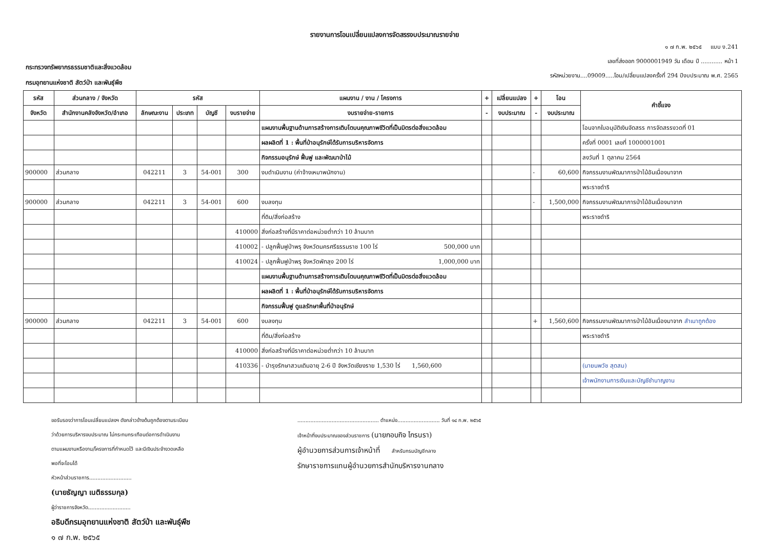รายงานการโอนเปลี่ยนแปลงการจัดสรรงบประมาณรายจ่าย
กระทรวงทรัพยากรธรรมชาติและสิ่งแวดล้อม
กรมอุทยานแห่งชาติ สัตว์ป่า และพันธุ์พืช
๑ ๗ ก.พ. ๒๕๖๕ แบบ ง.241
เลขที่ส่งออก 9000001949 วัน เดือน ปี ............ หน้า 1
รหัสหน่วยงาน....09009.....โอน/เปลี่ยนแปลงครั้งที่ 294 ปีงบประมาณ พ.ศ. 2565
| รหัส | ส่วนกลาง / จังหวัด | รหัส | | | | แผนงาน / งาน / โครงการ | + | เปลี่ยนแปลง | + | โอน | คำชี้แจง |
| --- | --- | --- | --- | --- | --- | --- | --- | --- | --- | --- | --- |
| จังหวัด | สำนักงานคลังจังหวัด/อำเภอ | ลักษณะงาน | ประเภท | บัญชี | งบรายจ่าย | งบรายจ่าย-รายการ | - | งบประมาณ | - | งบประมาณ | |
| | | | | | | แผนงานพื้นฐานด้านการสร้างการเติบโตบนคุณภาพชีวิตที่เป็นมิตรต่อสิ่งแวดล้อม | | | | | โอนจากใบอนุมัติเงินจัดสรร การจัดสรรงวดที่ 01 |
| | | | | | | ผลผลิตที่ 1 : พื้นที่ป่าอนุรักษ์ได้รับการบริหารจัดการ | | | | | ครั้งที่ 0001 เลขที่ 1000001001 |
| | | | | | | กิจกรรมอนุรักษ์ ฟื้นฟู และพัฒนาป่าไม้ | | | | | ลงวันที่ 1 ตุลาคม 2564 |
| 900000 | ส่วนกลาง | 042211 | 3 | 54-001 | 300 | งบดำเนินงาน (ค่าจ้างเหมาพนักงาน) | | | - | 60,600 | กิจกรรมงานพัฒนาการป่าไม้อันเนื่องมาจาก |
| | | | | | | | | | | | พระราชดำริ |
| 900000 | ส่วนกลาง | 042211 | 3 | 54-001 | 600 | งบลงทุน | | | - | 1,500,000 | กิจกรรมงานพัฒนาการป่าไม้อันเนื่องมาจาก |
| | | | | | | ที่ดิน/สิ่งก่อสร้าง | | | | | พระราชดำริ |
| | | | | | 410000 | สิ่งก่อสร้างที่มีราคาต่อหน่วยต่ำกว่า 10 ล้านบาท | | | | | |
| | | | | | 410002 | - ปลูกฟื้นฟูป่าพรุ จังหวัดนครศรีธรรมราช 100 ไร่ 500,000 บาท | | | | | |
| | | | | | 410024 | - ปลูกฟื้นฟูป่าพรุ จังหวัดพัทลุง 200 ไร่ 1,000,000 บาท | | | | | |
| | | | | | | แผนงานพื้นฐานด้านการสร้างการเติบโตบนคุณภาพชีวิตที่เป็นมิตรต่อสิ่งแวดล้อม | | | | | |
| | | | | | | ผลผลิตที่ 1 : พื้นที่ป่าอนุรักษ์ได้รับการบริหารจัดการ | | | | | |
| | | | | | | กิจกรรมฟื้นฟู ดูแลรักษาพื้นที่ป่าอนุรักษ์ | | | | | |
| 900000 | ส่วนกลาง | 042211 | 3 | 54-001 | 600 | งบลงทุน | | | + | 1,560,600 | กิจกรรมงานพัฒนาการป่าไม้อันเนื่องมาจาก สำเนาถูกต้อง |
| | | | | | | ที่ดิน/สิ่งก่อสร้าง | | | | | พระราชดำริ |
| | | | | | 410000 | สิ่งก่อสร้างที่มีราคาต่อหน่วยต่ำกว่า 10 ล้านบาท | | | | | |
| | | | | | 410336 | - บำรุงรักษาสวนเดิมอายุ 2-6 ปี จังหวัดเชียงราย 1,530 ไร่ 1,560,600 | | | | | (นายนพวัช สุดสม) |
| | | | | | | | | | | | เจ้าพนักงานการเงินและบัญชีชำนาญงาน |
ขอรับรองว่าการโอนเปลี่ยนแปลงฯ ดังกล่าวข้างต้นถูกต้องตามระเบียบ
ว่าด้วยการบริหารงบประมาณ ไม่กระทบกระเทือนต่อการดำเนินงาน
ตามแผนงานหรืองาน/โครงการที่กำหนดไว้ และมีเงินประจำงวดเหลือ
พอที่จะโอนได้
หัวหน้าส่วนราชการ..........................
(นายธัญญา เนติธรรมกุล)
ผู้ว่าราชการจังหวัด..........................
อธิบดีกรมอุทยานแห่งชาติ สัตว์ป่า และพันธุ์พืช
๑ ๗ ก.พ. ๒๕๖๕
.................................................. ตำแหน่ง.......................... วันที่ ๑๔ ก.พ. ๒๕๖๕
เจ้าหน้าที่งบประมาณของส่วนราชการ (นายกอบกิจ ไกรนรา)
ผู้อำนวยการส่วนการเจ้าหน้าที่ สำหรับกรมบัญชีกลาง
รักษาราชการแทนผู้อำนวยการสำนักบริหารงานกลาง